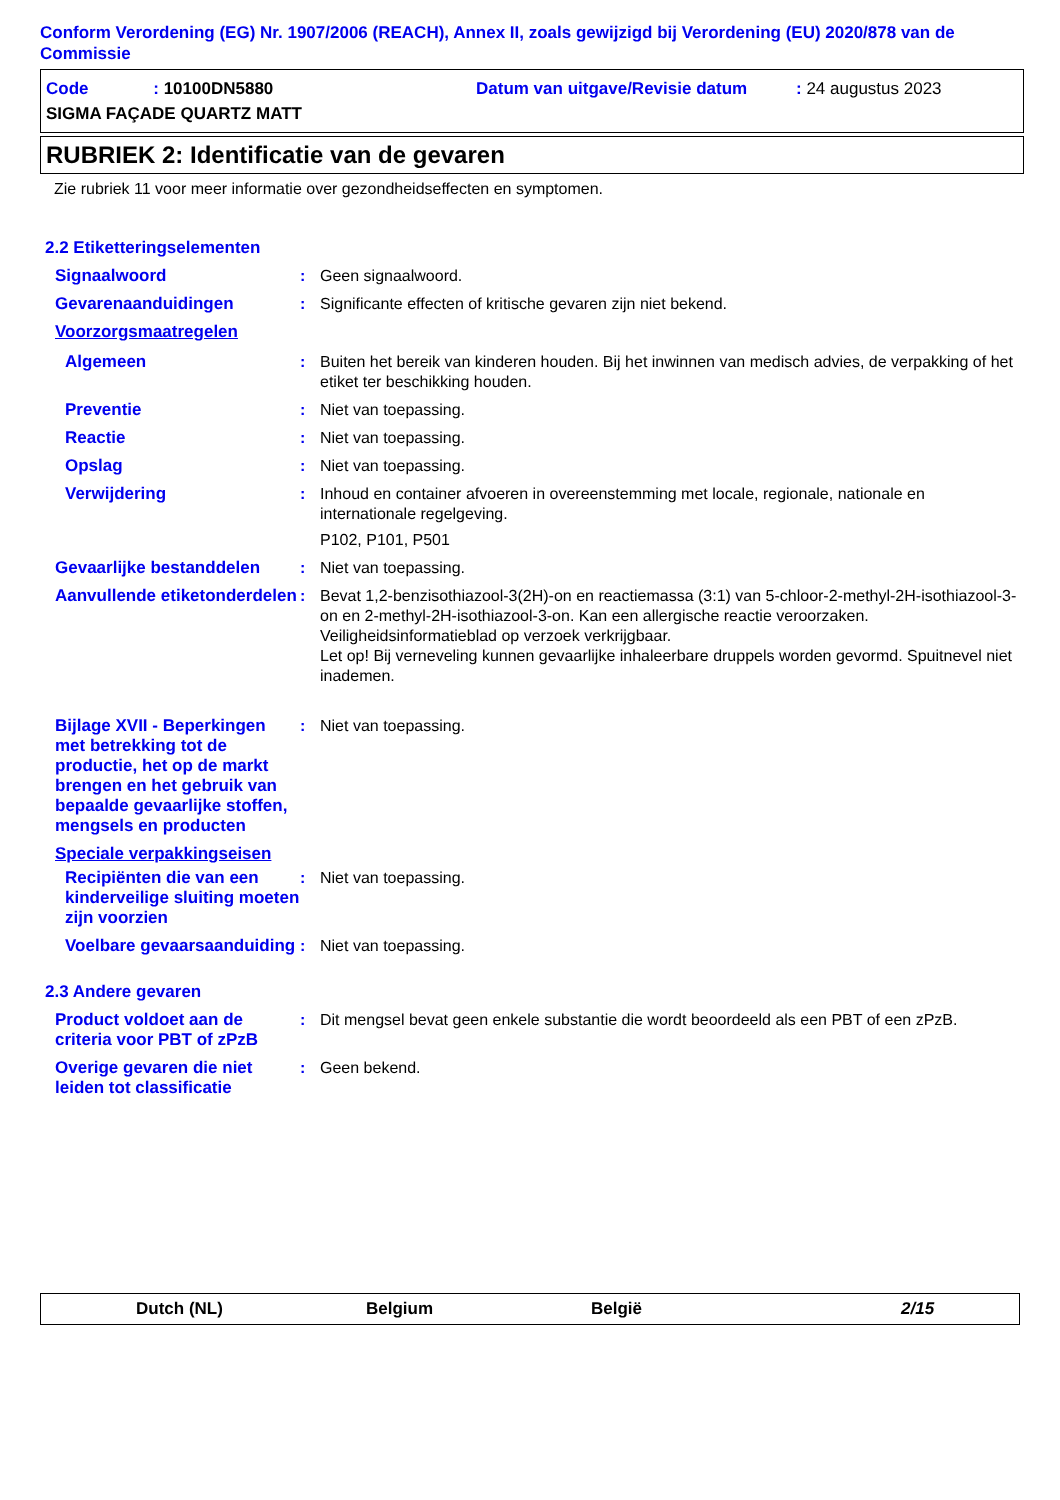Conform Verordening (EG) Nr. 1907/2006 (REACH), Annex II, zoals gewijzigd bij Verordening (EU) 2020/878 van de Commissie
Code : 10100DN5880 Datum van uitgave/Revisie datum: 24 augustus 2023
SIGMA FAÇADE QUARTZ MATT
RUBRIEK 2: Identificatie van de gevaren
Zie rubriek 11 voor meer informatie over gezondheidseffecten en symptomen.
2.2 Etiketteringselementen
Signaalwoord : Geen signaalwoord.
Gevarenaanduidingen : Significante effecten of kritische gevaren zijn niet bekend.
Voorzorgsmaatregelen
Algemeen : Buiten het bereik van kinderen houden. Bij het inwinnen van medisch advies, de verpakking of het etiket ter beschikking houden.
Preventie : Niet van toepassing.
Reactie : Niet van toepassing.
Opslag : Niet van toepassing.
Verwijdering : Inhoud en container afvoeren in overeenstemming met locale, regionale, nationale en internationale regelgeving.
P102, P101, P501
Gevaarlijke bestanddelen : Niet van toepassing.
Aanvullende etiketonderdelen
: Bevat 1,2-benzisothiazool-3(2H)-on en reactiemassa (3:1) van 5-chloor-2-methyl-2H-isothiazool-3-on en 2-methyl-2H-isothiazool-3-on. Kan een allergische reactie veroorzaken.
Veiligheidsinformatieblad op verzoek verkrijgbaar.
Let op! Bij verneveling kunnen gevaarlijke inhaleerbare druppels worden gevormd. Spuitnevel niet inademen.
Bijlage XVII - Beperkingen met betrekking tot de productie, het op de markt brengen en het gebruik van bepaalde gevaarlijke stoffen, mengsels en producten
: Niet van toepassing.
Speciale verpakkingseisen
Recipiënten die van een kinderveilige sluiting moeten zijn voorzien
: Niet van toepassing.
Voelbare gevaarsaanduiding
: Niet van toepassing.
2.3 Andere gevaren
Product voldoet aan de criteria voor PBT of zPzB
: Dit mengsel bevat geen enkele substantie die wordt beoordeeld als een PBT of een zPzB.
Overige gevaren die niet leiden tot classificatie
: Geen bekend.
Dutch (NL) Belgium België 2/15